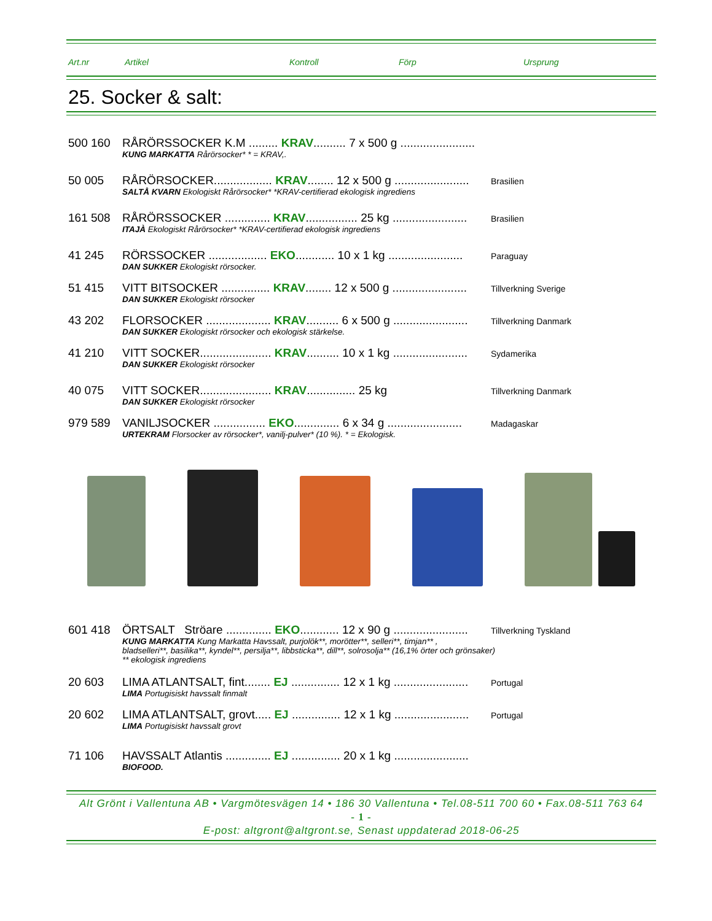Art.nr Artikel Kontroll Förp Ursprung
25. Socker & salt:
500 160 RÅRÖRSSOCKER K.M ......... KRAV.......... 7 x 500 g .......................
KUNG MARKATTA Rårörsocker* * = KRAV,.
50 005 RÅRÖRSOCKER.................. KRAV........ 12 x 500 g ....................... Brasilien
SALTÅ KVARN Ekologiskt Rårörsocker* *KRAV-certifierad ekologisk ingrediens
161 508 RÅRÖRSSOCKER .............. KRAV................ 25 kg ....................... Brasilien
ITAJÀ Ekologiskt Rårörsocker* *KRAV-certifierad ekologisk ingrediens
41 245 RÖRSSOCKER .................. EKO............ 10 x 1 kg ....................... Paraguay
DAN SUKKER Ekologiskt rörsocker.
51 415 VITT BITSOCKER ............... KRAV........ 12 x 500 g ....................... Tillverkning Sverige
DAN SUKKER Ekologiskt rörsocker
43 202 FLORSOCKER .................... KRAV.......... 6 x 500 g ....................... Tillverkning Danmark
DAN SUKKER Ekologiskt rörsocker och ekologisk stärkelse.
41 210 VITT SOCKER...................... KRAV.......... 10 x 1 kg ....................... Sydamerika
DAN SUKKER Ekologiskt rörsocker
40 075 VITT SOCKER...................... KRAV............... 25 kg Tillverkning Danmark
DAN SUKKER Ekologiskt rörsocker
979 589 VANILJSOCKER ................ EKO.............. 6 x 34 g ....................... Madagaskar
URTEKRAM Florsocker av rörsocker*, vanilj-pulver* (10 %). * = Ekologisk.
601 418 ÖRTSALT Ströare .............. EKO............ 12 x 90 g ....................... Tillverkning Tyskland
KUNG MARKATTA Kung Markatta Havssalt, purjolök**, morötter**, selleri**, timjan** ,
bladselleri**, basilika**, kyndel**, persilja**, libbsticka**, dill**, solrosolja** (16,1% örter och grönsaker)
** ekologisk ingrediens
20 603 LIMA ATLANTSALT, fint........ EJ ............... 12 x 1 kg ....................... Portugal
LIMA Portugisiskt havssalt finmalt
20 602 LIMA ATLANTSALT, grovt..... EJ ............... 12 x 1 kg ....................... Portugal
LIMA Portugisiskt havssalt grovt
71 106 HAVSSALT Atlantis .............. EJ ............... 20 x 1 kg .......................
BIOFOOD.
Alt Grönt i Vallentuna AB • Vargmötesvägen 14 • 186 30 Vallentuna • Tel.08-511 700 60 • Fax.08-511 763 64
- 1 -
E-post: altgront@altgront.se, Senast uppdaterad 2018-06-25